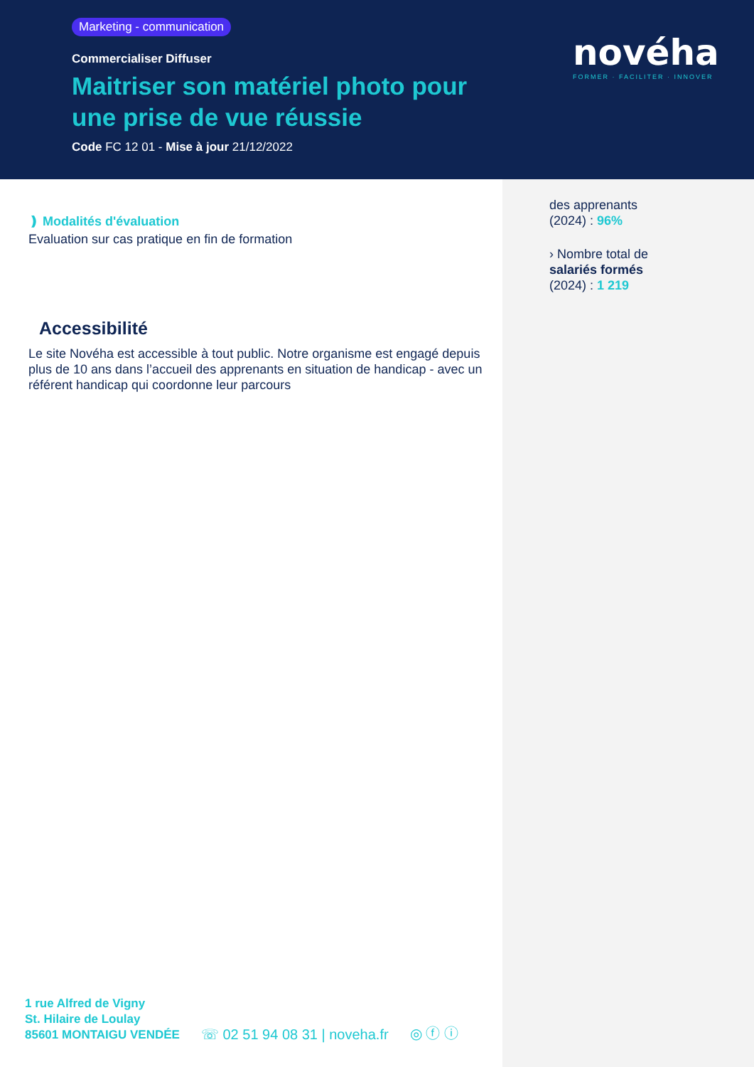Marketing - communication
Commercialiser Diffuser
Maitriser son matériel photo pour une prise de vue réussie
Code FC 12 01 - Mise à jour 21/12/2022
novéha
FORMER · FACILITER · INNOVER
des apprenants
(2024) : 96%
› Nombre total de
salariés formés
(2024) : 1 219
❫ Modalités d'évaluation
Evaluation sur cas pratique en fin de formation
Accessibilité
Le site Novéha est accessible à tout public. Notre organisme est engagé depuis plus de 10 ans dans l’accueil des apprenants en situation de handicap - avec un référent handicap qui coordonne leur parcours
1 rue Alfred de Vigny
St. Hilaire de Loulay
85601 MONTAIGU VENDÉE
☏ 02 51 94 08 31 | noveha.fr
◎ ⓕ ⓘ